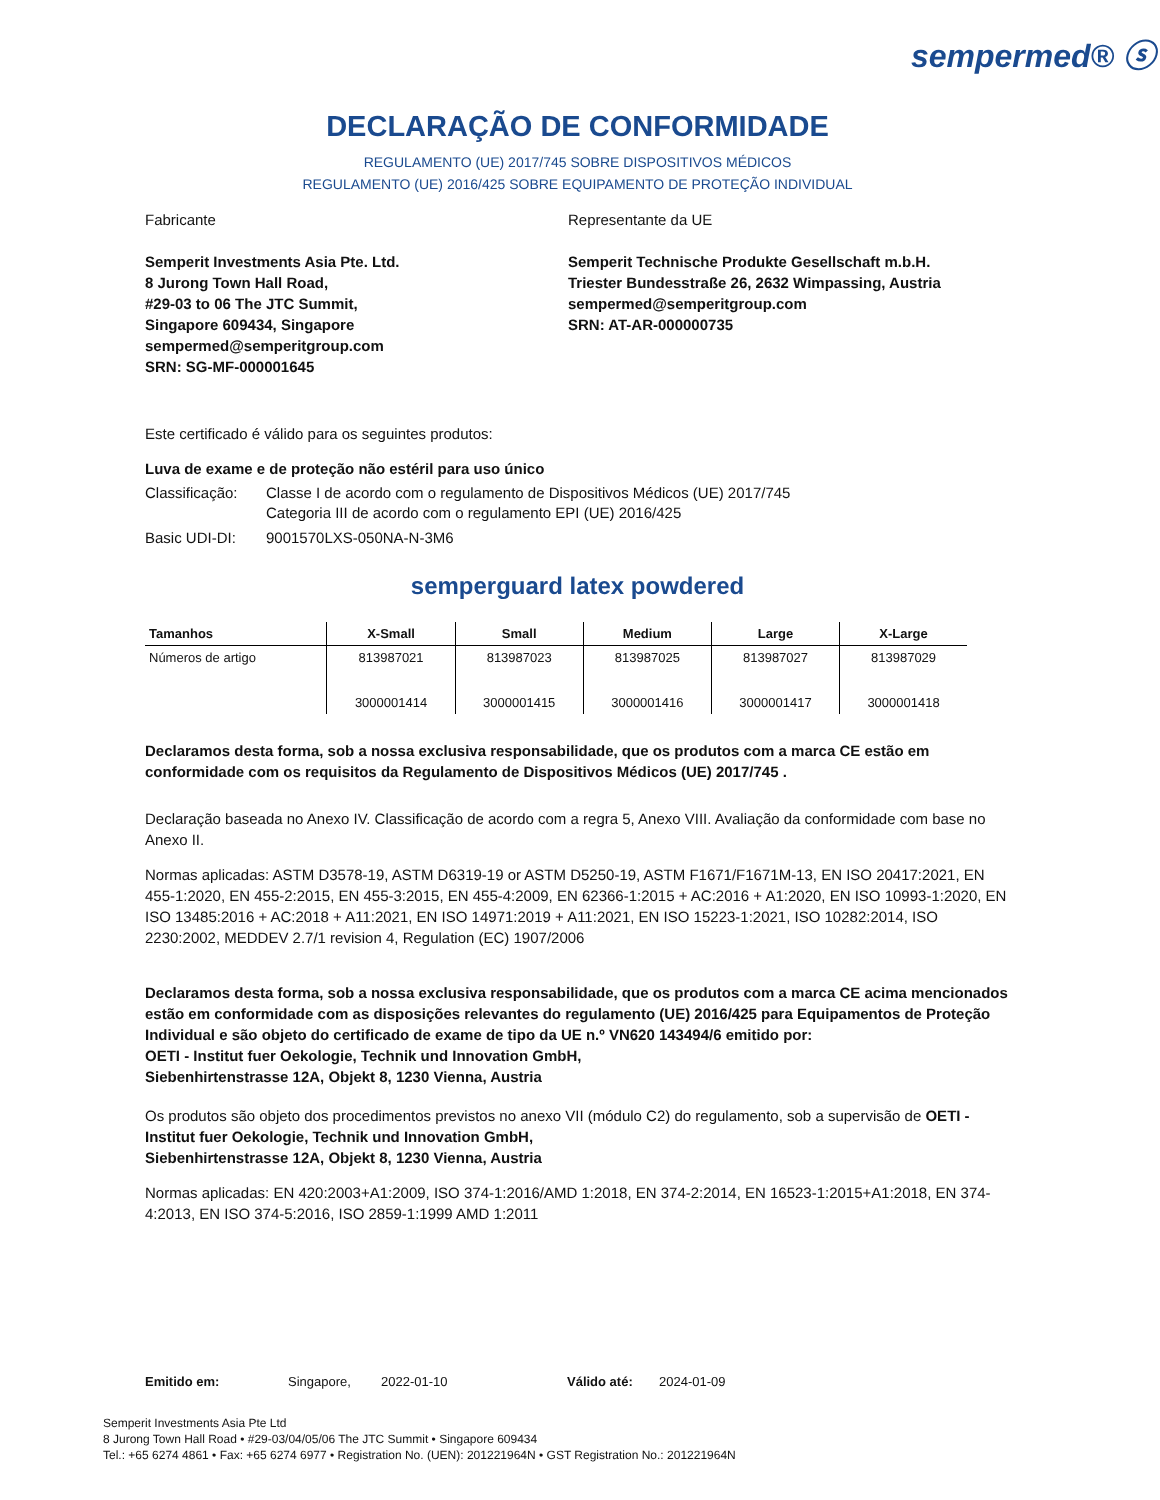sempermed® ⓢ
DECLARAÇÃO DE CONFORMIDADE
REGULAMENTO (UE) 2017/745 SOBRE DISPOSITIVOS MÉDICOS
REGULAMENTO (UE) 2016/425 SOBRE EQUIPAMENTO DE PROTEÇÃO INDIVIDUAL
Fabricante
Semperit Investments Asia Pte. Ltd.
8 Jurong Town Hall Road,
#29-03 to 06 The JTC Summit,
Singapore 609434, Singapore
sempermed@semperitgroup.com
SRN: SG-MF-000001645
Representante da UE
Semperit Technische Produkte Gesellschaft m.b.H.
Triester Bundesstraße 26, 2632 Wimpassing, Austria
sempermed@semperitgroup.com
SRN: AT-AR-000000735
Este certificado é válido para os seguintes produtos:
Luva de exame e de proteção não estéril para uso único
Classificação:
Classe I de acordo com o regulamento de Dispositivos Médicos (UE) 2017/745
Categoria III de acordo com o regulamento EPI (UE) 2016/425
Basic UDI-DI: 9001570LXS-050NA-N-3M6
semperguard latex powdered
| Tamanhos | X-Small | Small | Medium | Large | X-Large |
| --- | --- | --- | --- | --- | --- |
| Números de artigo | 813987021 3000001414 | 813987023 3000001415 | 813987025 3000001416 | 813987027 3000001417 | 813987029 3000001418 |
Declaramos desta forma, sob a nossa exclusiva responsabilidade, que os produtos com a marca CE estão em conformidade com os requisitos da Regulamento de Dispositivos Médicos (UE) 2017/745 .
Declaração baseada no Anexo IV. Classificação de acordo com a regra 5, Anexo VIII. Avaliação da conformidade com base no Anexo II.
Normas aplicadas: ASTM D3578-19, ASTM D6319-19 or ASTM D5250-19, ASTM F1671/F1671M-13, EN ISO 20417:2021, EN 455-1:2020, EN 455-2:2015, EN 455-3:2015, EN 455-4:2009, EN 62366-1:2015 + AC:2016 + A1:2020, EN ISO 10993-1:2020, EN ISO 13485:2016 + AC:2018 + A11:2021, EN ISO 14971:2019 + A11:2021, EN ISO 15223-1:2021, ISO 10282:2014, ISO 2230:2002, MEDDEV 2.7/1 revision 4, Regulation (EC) 1907/2006
Declaramos desta forma, sob a nossa exclusiva responsabilidade, que os produtos com a marca CE acima mencionados estão em conformidade com as disposições relevantes do regulamento (UE) 2016/425 para Equipamentos de Proteção Individual e são objeto do certificado de exame de tipo da UE n.º VN620 143494/6 emitido por:
OETI - Institut fuer Oekologie, Technik und Innovation GmbH,
Siebenhirtenstrasse 12A, Objekt 8, 1230 Vienna, Austria
Os produtos são objeto dos procedimentos previstos no anexo VII (módulo C2) do regulamento, sob a supervisão de OETI - Institut fuer Oekologie, Technik und Innovation GmbH,
Siebenhirtenstrasse 12A, Objekt 8, 1230 Vienna, Austria
Normas aplicadas: EN 420:2003+A1:2009, ISO 374-1:2016/AMD 1:2018, EN 374-2:2014, EN 16523-1:2015+A1:2018, EN 374-4:2013, EN ISO 374-5:2016, ISO 2859-1:1999 AMD 1:2011
Emitido em: Singapore, 2022-01-10 Válido até: 2024-01-09
Semperit Investments Asia Pte Ltd
8 Jurong Town Hall Road • #29-03/04/05/06 The JTC Summit • Singapore 609434
Tel.: +65 6274 4861 • Fax: +65 6274 6977 • Registration No. (UEN): 201221964N • GST Registration No.: 201221964N